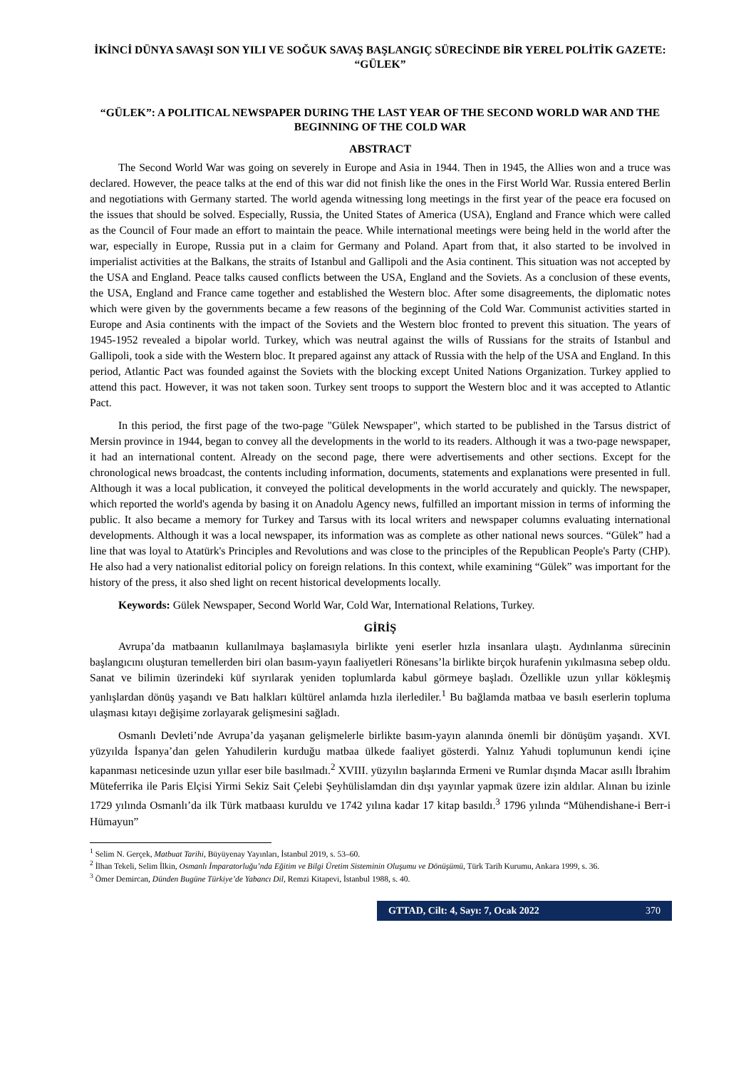İKİNCİ DÜNYA SAVAŞI SON YILI VE SOĞUK SAVAŞ BAŞLANGIÇ SÜRECİNDE BİR YEREL POLİTİK GAZETE: “GÜLEK”
“GÜLEK”: A POLITICAL NEWSPAPER DURING THE LAST YEAR OF THE SECOND WORLD WAR AND THE BEGINNING OF THE COLD WAR
ABSTRACT
The Second World War was going on severely in Europe and Asia in 1944. Then in 1945, the Allies won and a truce was declared. However, the peace talks at the end of this war did not finish like the ones in the First World War. Russia entered Berlin and negotiations with Germany started. The world agenda witnessing long meetings in the first year of the peace era focused on the issues that should be solved. Especially, Russia, the United States of America (USA), England and France which were called as the Council of Four made an effort to maintain the peace. While international meetings were being held in the world after the war, especially in Europe, Russia put in a claim for Germany and Poland. Apart from that, it also started to be involved in imperialist activities at the Balkans, the straits of Istanbul and Gallipoli and the Asia continent. This situation was not accepted by the USA and England. Peace talks caused conflicts between the USA, England and the Soviets. As a conclusion of these events, the USA, England and France came together and established the Western bloc. After some disagreements, the diplomatic notes which were given by the governments became a few reasons of the beginning of the Cold War. Communist activities started in Europe and Asia continents with the impact of the Soviets and the Western bloc fronted to prevent this situation. The years of 1945-1952 revealed a bipolar world. Turkey, which was neutral against the wills of Russians for the straits of Istanbul and Gallipoli, took a side with the Western bloc. It prepared against any attack of Russia with the help of the USA and England. In this period, Atlantic Pact was founded against the Soviets with the blocking except United Nations Organization. Turkey applied to attend this pact. However, it was not taken soon. Turkey sent troops to support the Western bloc and it was accepted to Atlantic Pact.
In this period, the first page of the two-page "Gülek Newspaper", which started to be published in the Tarsus district of Mersin province in 1944, began to convey all the developments in the world to its readers. Although it was a two-page newspaper, it had an international content. Already on the second page, there were advertisements and other sections. Except for the chronological news broadcast, the contents including information, documents, statements and explanations were presented in full. Although it was a local publication, it conveyed the political developments in the world accurately and quickly. The newspaper, which reported the world's agenda by basing it on Anadolu Agency news, fulfilled an important mission in terms of informing the public. It also became a memory for Turkey and Tarsus with its local writers and newspaper columns evaluating international developments. Although it was a local newspaper, its information was as complete as other national news sources. “Gülek” had a line that was loyal to Atatürk's Principles and Revolutions and was close to the principles of the Republican People's Party (CHP). He also had a very nationalist editorial policy on foreign relations. In this context, while examining “Gülek” was important for the history of the press, it also shed light on recent historical developments locally.
Keywords: Gülek Newspaper, Second World War, Cold War, International Relations, Turkey.
GİRİŞ
Avrupa’da matbaanın kullanılmaya başlamasıyla birlikte yeni eserler hızla insanlara ulaştı. Aydınlanma sürecinin başlangıcını oluşturan temellerden biri olan basım-yayın faaliyetleri Rönesans’la birlikte birçok hurafenin yıkılmasına sebep oldu. Sanat ve bilimin üzerindeki küf sıyrılarak yeniden toplumlarda kabul görmeye başladı. Özellikle uzun yıllar kökleşmiş yanlışlardan dönüş yaşandı ve Batı halkları kültürel anlamda hızla ilerlediler.<sup>1</sup> Bu bağlamda matbaa ve basılı eserlerin topluma ulaşması kıtayı değişime zorlayarak gelişmesini sağladı.
Osmanlı Devleti’nde Avrupa’da yaşanan gelişmelerle birlikte basım-yayın alanında önemli bir dönüşüm yaşandı. XVI. yüzyılda İspanya’dan gelen Yahudilerin kurduğu matbaa ülkede faaliyet gösterdi. Yalnız Yahudi toplumunun kendi içine kapanması neticesinde uzun yıllar eser bile basılmadı.<sup>2</sup> XVIII. yüzyılın başlarında Ermeni ve Rumlar dışında Macar asıllı İbrahim Müteferrika ile Paris Elçisi Yirmi Sekiz Sait Çelebi Şeyhülislamdan din dışı yayınlar yapmak üzere izin aldılar. Alınan bu izinle 1729 yılında Osmanlı’da ilk Türk matbaası kuruldu ve 1742 yılına kadar 17 kitap basıldı.<sup>3</sup> 1796 yılında “Mühendishane-i Berr-i Hümayun”
<sup>1</sup> Selim N. Gerçek, Matbuat Tarihi, Büyüyenay Yayınları, İstanbul 2019, s. 53–60.
<sup>2</sup> İlhan Tekeli, Selim İlkin, Osmanlı İmparatorluğu’nda Eğitim ve Bilgi Üretim Sisteminin Oluşumu ve Dönüşümü, Türk Tarih Kurumu, Ankara 1999, s. 36.
<sup>3</sup> Ömer Demircan, Dünden Bugüne Türkiye’de Yabancı Dil, Remzi Kitapevi, İstanbul 1988, s. 40.
GTTAD, Cilt: 4, Sayı: 7, Ocak 2022 370